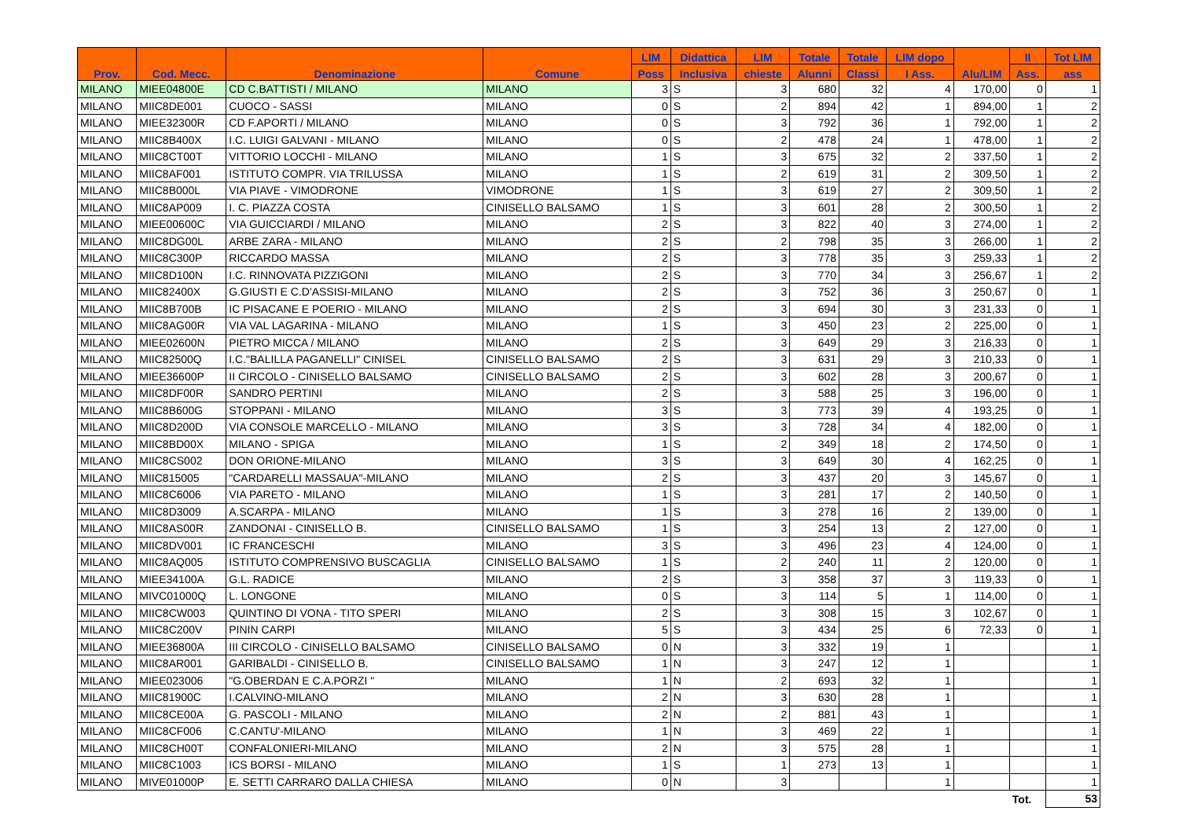| Prov. | Cod. Mecc. | Denominazione | Comune | LIM | Didattica | LIM | Totale | Totale | LIM dopo | Alu/LIM | II | Tot LIM |
| --- | --- | --- | --- | --- | --- | --- | --- | --- | --- | --- | --- | --- |
| | | | | Poss | Inclusiva | chieste | Alunni | Classi | I Ass. | | Ass. | ass |
| MILANO | MIEE04800E | CD C.BATTISTI / MILANO | MILANO | 3 | S | 3 | 680 | 32 | 4 | 170,00 | 0 | 1 |
| MILANO | MIIC8DE001 | CUOCO - SASSI | MILANO | 0 | S | 2 | 894 | 42 | 1 | 894,00 | 1 | 2 |
| MILANO | MIEE32300R | CD F.APORTI / MILANO | MILANO | 0 | S | 3 | 792 | 36 | 1 | 792,00 | 1 | 2 |
| MILANO | MIIC8B400X | I.C. LUIGI GALVANI - MILANO | MILANO | 0 | S | 2 | 478 | 24 | 1 | 478,00 | 1 | 2 |
| MILANO | MIIC8CT00T | VITTORIO LOCCHI - MILANO | MILANO | 1 | S | 3 | 675 | 32 | 2 | 337,50 | 1 | 2 |
| MILANO | MIIC8AF001 | ISTITUTO COMPR. VIA TRILUSSA | MILANO | 1 | S | 2 | 619 | 31 | 2 | 309,50 | 1 | 2 |
| MILANO | MIIC8B000L | VIA PIAVE - VIMODRONE | VIMODRONE | 1 | S | 3 | 619 | 27 | 2 | 309,50 | 1 | 2 |
| MILANO | MIIC8AP009 | I. C. PIAZZA COSTA | CINISELLO BALSAMO | 1 | S | 3 | 601 | 28 | 2 | 300,50 | 1 | 2 |
| MILANO | MIEE00600C | VIA GUICCIARDI / MILANO | MILANO | 2 | S | 3 | 822 | 40 | 3 | 274,00 | 1 | 2 |
| MILANO | MIIC8DG00L | ARBE ZARA - MILANO | MILANO | 2 | S | 2 | 798 | 35 | 3 | 266,00 | 1 | 2 |
| MILANO | MIIC8C300P | RICCARDO MASSA | MILANO | 2 | S | 3 | 778 | 35 | 3 | 259,33 | 1 | 2 |
| MILANO | MIIC8D100N | I.C. RINNOVATA PIZZIGONI | MILANO | 2 | S | 3 | 770 | 34 | 3 | 256,67 | 1 | 2 |
| MILANO | MIIC82400X | G.GIUSTI E C.D'ASSISI-MILANO | MILANO | 2 | S | 3 | 752 | 36 | 3 | 250,67 | 0 | 1 |
| MILANO | MIIC8B700B | IC PISACANE E POERIO - MILANO | MILANO | 2 | S | 3 | 694 | 30 | 3 | 231,33 | 0 | 1 |
| MILANO | MIIC8AG00R | VIA VAL LAGARINA - MILANO | MILANO | 1 | S | 3 | 450 | 23 | 2 | 225,00 | 0 | 1 |
| MILANO | MIEE02600N | PIETRO MICCA / MILANO | MILANO | 2 | S | 3 | 649 | 29 | 3 | 216,33 | 0 | 1 |
| MILANO | MIIC82500Q | I.C."BALILLA PAGANELLI" CINISEL | CINISELLO BALSAMO | 2 | S | 3 | 631 | 29 | 3 | 210,33 | 0 | 1 |
| MILANO | MIEE36600P | II CIRCOLO - CINISELLO BALSAMO | CINISELLO BALSAMO | 2 | S | 3 | 602 | 28 | 3 | 200,67 | 0 | 1 |
| MILANO | MIIC8DF00R | SANDRO PERTINI | MILANO | 2 | S | 3 | 588 | 25 | 3 | 196,00 | 0 | 1 |
| MILANO | MIIC8B600G | STOPPANI - MILANO | MILANO | 3 | S | 3 | 773 | 39 | 4 | 193,25 | 0 | 1 |
| MILANO | MIIC8D200D | VIA CONSOLE MARCELLO - MILANO | MILANO | 3 | S | 3 | 728 | 34 | 4 | 182,00 | 0 | 1 |
| MILANO | MIIC8BD00X | MILANO - SPIGA | MILANO | 1 | S | 2 | 349 | 18 | 2 | 174,50 | 0 | 1 |
| MILANO | MIIC8CS002 | DON ORIONE-MILANO | MILANO | 3 | S | 3 | 649 | 30 | 4 | 162,25 | 0 | 1 |
| MILANO | MIIC815005 | "CARDARELLI MASSAUA"-MILANO | MILANO | 2 | S | 3 | 437 | 20 | 3 | 145,67 | 0 | 1 |
| MILANO | MIIC8C6006 | VIA PARETO - MILANO | MILANO | 1 | S | 3 | 281 | 17 | 2 | 140,50 | 0 | 1 |
| MILANO | MIIC8D3009 | A.SCARPA - MILANO | MILANO | 1 | S | 3 | 278 | 16 | 2 | 139,00 | 0 | 1 |
| MILANO | MIIC8AS00R | ZANDONAI - CINISELLO B. | CINISELLO BALSAMO | 1 | S | 3 | 254 | 13 | 2 | 127,00 | 0 | 1 |
| MILANO | MIIC8DV001 | IC FRANCESCHI | MILANO | 3 | S | 3 | 496 | 23 | 4 | 124,00 | 0 | 1 |
| MILANO | MIIC8AQ005 | ISTITUTO COMPRENSIVO BUSCAGLIA | CINISELLO BALSAMO | 1 | S | 2 | 240 | 11 | 2 | 120,00 | 0 | 1 |
| MILANO | MIEE34100A | G.L. RADICE | MILANO | 2 | S | 3 | 358 | 37 | 3 | 119,33 | 0 | 1 |
| MILANO | MIVC01000Q | L. LONGONE | MILANO | 0 | S | 3 | 114 | 5 | 1 | 114,00 | 0 | 1 |
| MILANO | MIIC8CW003 | QUINTINO DI VONA - TITO SPERI | MILANO | 2 | S | 3 | 308 | 15 | 3 | 102,67 | 0 | 1 |
| MILANO | MIIC8C200V | PININ CARPI | MILANO | 5 | S | 3 | 434 | 25 | 6 | 72,33 | 0 | 1 |
| MILANO | MIEE36800A | III CIRCOLO - CINISELLO BALSAMO | CINISELLO BALSAMO | 0 | N | 3 | 332 | 19 | 1 | | | 1 |
| MILANO | MIIC8AR001 | GARIBALDI - CINISELLO B. | CINISELLO BALSAMO | 1 | N | 3 | 247 | 12 | 1 | | | 1 |
| MILANO | MIEE023006 | "G.OBERDAN E C.A.PORZI " | MILANO | 1 | N | 2 | 693 | 32 | 1 | | | 1 |
| MILANO | MIIC81900C | I.CALVINO-MILANO | MILANO | 2 | N | 3 | 630 | 28 | 1 | | | 1 |
| MILANO | MIIC8CE00A | G. PASCOLI - MILANO | MILANO | 2 | N | 2 | 881 | 43 | 1 | | | 1 |
| MILANO | MIIC8CF006 | C.CANTU'-MILANO | MILANO | 1 | N | 3 | 469 | 22 | 1 | | | 1 |
| MILANO | MIIC8CH00T | CONFALONIERI-MILANO | MILANO | 2 | N | 3 | 575 | 28 | 1 | | | 1 |
| MILANO | MIIC8C1003 | ICS BORSI - MILANO | MILANO | 1 | S | 1 | 273 | 13 | 1 | | | 1 |
| MILANO | MIVE01000P | E. SETTI CARRARO DALLA CHIESA | MILANO | 0 | N | 3 | | | 1 | | | 1 |
| | | | | | | | | | | | Tot. | 53 |